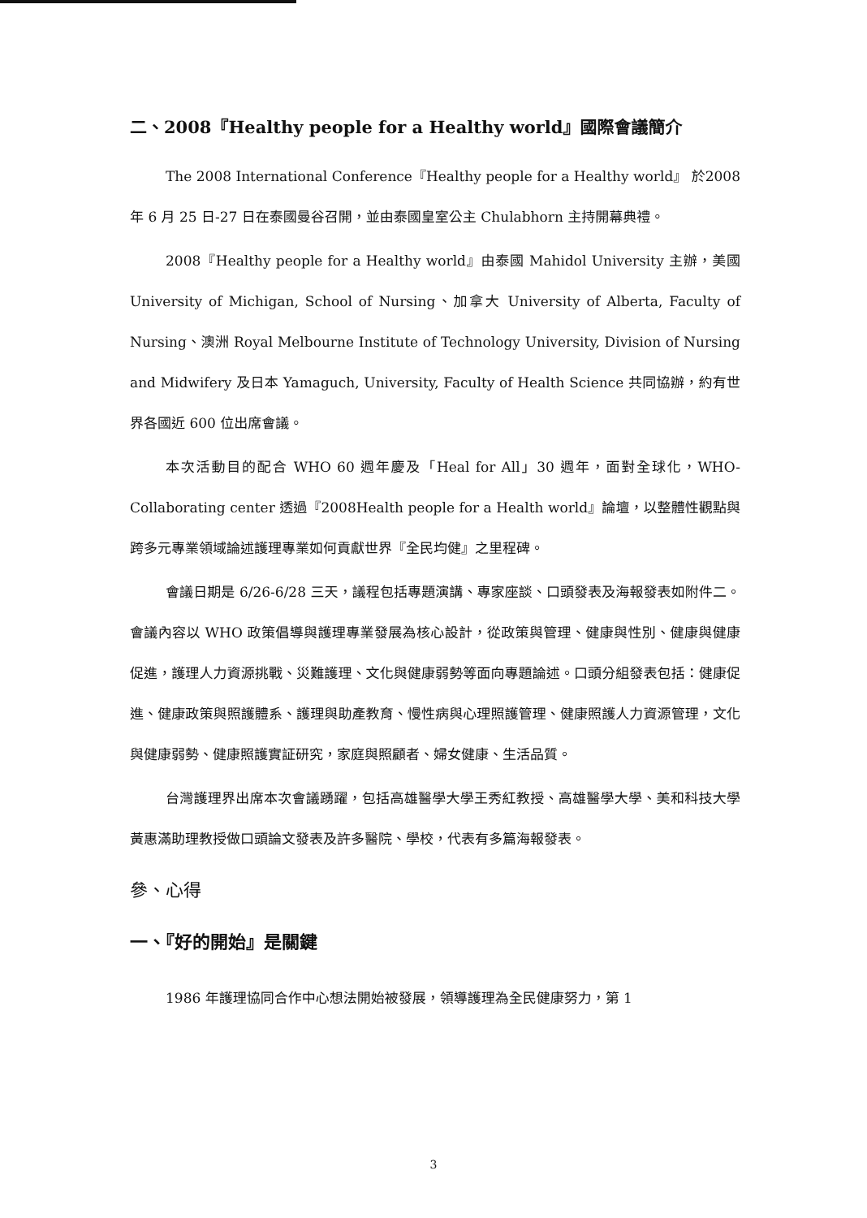二、2008『Healthy people for a Healthy world』國際會議簡介
The 2008 International Conference『Healthy people for a Healthy world』 於2008 年 6 月 25 日-27 日在泰國曼谷召開，並由泰國皇室公主 Chulabhorn 主持開幕典禮。
2008『Healthy people for a Healthy world』由泰國 Mahidol University 主辦，美國 University of Michigan, School of Nursing、加拿大 University of Alberta, Faculty of Nursing、澳洲 Royal Melbourne Institute of Technology University, Division of Nursing and Midwifery 及日本 Yamaguch, University, Faculty of Health Science 共同協辦，約有世界各國近 600 位出席會議。
本次活動目的配合 WHO 60 週年慶及「Heal for All」30 週年，面對全球化，WHO-Collaborating center 透過『2008Health people for a Health world』論壇，以整體性觀點與跨多元專業領域論述護理專業如何貢獻世界『全民均健』之里程碑。
會議日期是 6/26-6/28 三天，議程包括專題演講、專家座談、口頭發表及海報發表如附件二。會議內容以 WHO 政策倡導與護理專業發展為核心設計，從政策與管理、健康與性別、健康與健康促進，護理人力資源挑戰、災難護理、文化與健康弱勢等面向專題論述。口頭分組發表包括：健康促進、健康政策與照護體系、護理與助產教育、慢性病與心理照護管理、健康照護人力資源管理，文化與健康弱勢、健康照護實証研究，家庭與照顧者、婦女健康、生活品質。
台灣護理界出席本次會議踴躍，包括高雄醫學大學王秀紅教授、高雄醫學大學、美和科技大學黃惠滿助理教授做口頭論文發表及許多醫院、學校，代表有多篇海報發表。
參、心得
一、『好的開始』是關鍵
1986 年護理協同合作中心想法開始被發展，領導護理為全民健康努力，第 1
3